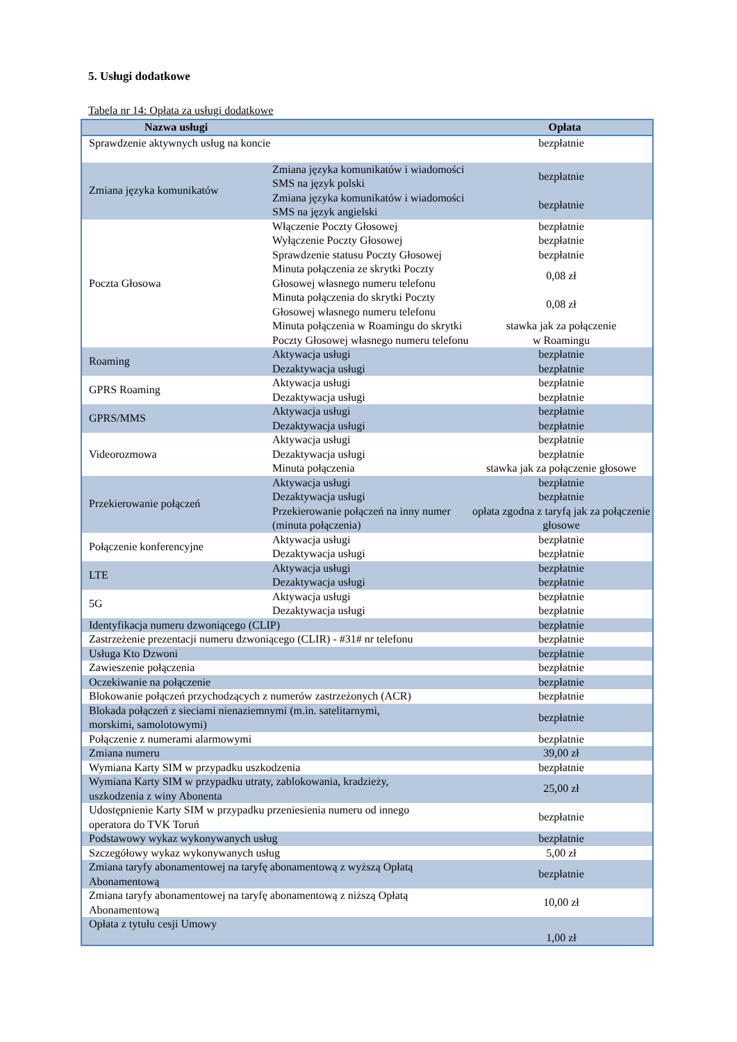5. Usługi dodatkowe
Tabela nr 14: Opłata za usługi dodatkowe
| Nazwa usługi | | Opłata |
| --- | --- | --- |
| Sprawdzenie aktywnych usług na koncie | | bezpłatnie |
| Zmiana języka komunikatów | Zmiana języka komunikatów i wiadomości SMS na język polski | bezpłatnie |
| | Zmiana języka komunikatów i wiadomości SMS na język angielski | bezpłatnie |
| Poczta Głosowa | Włączenie Poczty Głosowej | bezpłatnie |
| | Wyłączenie Poczty Głosowej | bezpłatnie |
| | Sprawdzenie statusu Poczty Głosowej | bezpłatnie |
| | Minuta połączenia ze skrytki Poczty Głosowej własnego numeru telefonu | 0,08 zł |
| | Minuta połączenia do skrytki Poczty Głosowej własnego numeru telefonu | 0,08 zł |
| | Minuta połączenia w Roamingu do skrytki Poczty Głosowej własnego numeru telefonu | stawka jak za połączenie w Roamingu |
| Roaming | Aktywacja usługi | bezpłatnie |
| | Dezaktywacja usługi | bezpłatnie |
| GPRS Roaming | Aktywacja usługi | bezpłatnie |
| | Dezaktywacja usługi | bezpłatnie |
| GPRS/MMS | Aktywacja usługi | bezpłatnie |
| | Dezaktywacja usługi | bezpłatnie |
| Videorozmowa | Aktywacja usługi | bezpłatnie |
| | Dezaktywacja usługi | bezpłatnie |
| | Minuta połączenia | stawka jak za połączenie głosowe |
| Przekierowanie połączeń | Aktywacja usługi | bezpłatnie |
| | Dezaktywacja usługi | bezpłatnie |
| | Przekierowanie połączeń na inny numer (minuta połączenia) | opłata zgodna z taryfą jak za połączenie głosowe |
| Połączenie konferencyjne | Aktywacja usługi | bezpłatnie |
| | Dezaktywacja usługi | bezpłatnie |
| LTE | Aktywacja usługi | bezpłatnie |
| | Dezaktywacja usługi | bezpłatnie |
| 5G | Aktywacja usługi | bezpłatnie |
| | Dezaktywacja usługi | bezpłatnie |
| Identyfikacja numeru dzwoniącego (CLIP) | | bezpłatnie |
| Zastrzeżenie prezentacji numeru dzwoniącego (CLIR) - #31# nr telefonu | | bezpłatnie |
| Usługa Kto Dzwoni | | bezpłatnie |
| Zawieszenie połączenia | | bezpłatnie |
| Oczekiwanie na połączenie | | bezpłatnie |
| Blokowanie połączeń przychodzących z numerów zastrzeżonych (ACR) | | bezpłatnie |
| Blokada połączeń z sieciami nienaziemnymi (m.in. satelitarnymi, morskimi, samolotowymi) | | bezpłatnie |
| Połączenie z numerami alarmowymi | | bezpłatnie |
| Zmiana numeru | | 39,00 zł |
| Wymiana Karty SIM w przypadku uszkodzenia | | bezpłatnie |
| Wymiana Karty SIM w przypadku utraty, zablokowania, kradzieży, uszkodzenia z winy Abonenta | | 25,00 zł |
| Udostępnienie Karty SIM w przypadku przeniesienia numeru od innego operatora do TVK Toruń | | bezpłatnie |
| Podstawowy wykaz wykonywanych usług | | bezpłatnie |
| Szczegółowy wykaz wykonywanych usług | | 5,00 zł |
| Zmiana taryfy abonamentowej na taryfę abonamentową z wyższą Opłatą Abonamentową | | bezpłatnie |
| Zmiana taryfy abonamentowej na taryfę abonamentową z niższą Opłatą Abonamentową | | 10,00 zł |
| Opłata z tytułu cesji Umowy | | 1,00 zł |